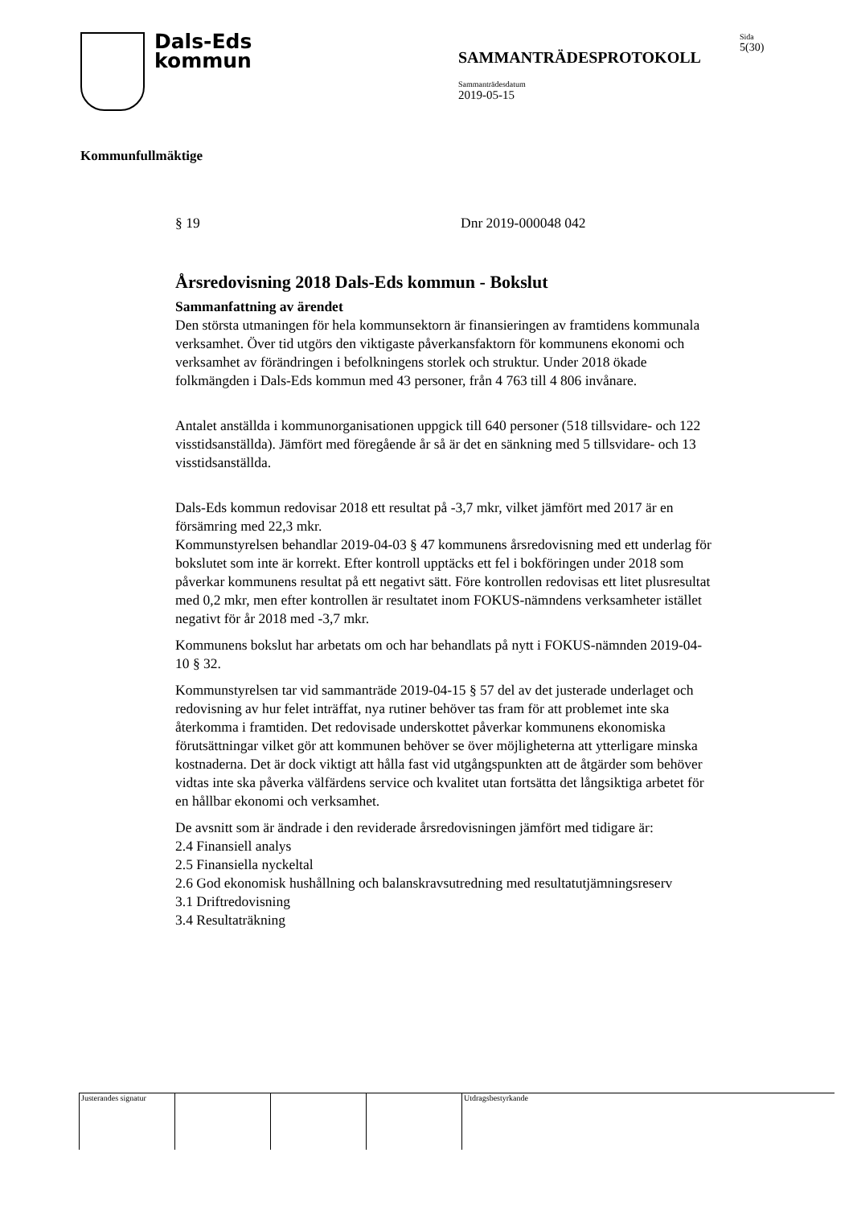Dals-Eds
kommun
SAMMANTRÄDESPROTOKOLL
Sammanträdesdatum
2019-05-15
Sida
5(30)
Kommunfullmäktige
§ 19 Dnr 2019-000048 042
Årsredovisning 2018 Dals-Eds kommun - Bokslut
Sammanfattning av ärendet
Den största utmaningen för hela kommunsektorn är finansieringen av framtidens kommunala verksamhet. Över tid utgörs den viktigaste påverkansfaktorn för kommunens ekonomi och verksamhet av förändringen i befolkningens storlek och struktur. Under 2018 ökade folkmängden i Dals-Eds kommun med 43 personer, från 4 763 till 4 806 invånare.
Antalet anställda i kommunorganisationen uppgick till 640 personer (518 tillsvidare- och 122 visstidsanställda). Jämfört med föregående år så är det en sänkning med 5 tillsvidare- och 13 visstidsanställda.
Dals-Eds kommun redovisar 2018 ett resultat på -3,7 mkr, vilket jämfört med 2017 är en försämring med 22,3 mkr.
Kommunstyrelsen behandlar 2019-04-03 § 47 kommunens årsredovisning med ett underlag för bokslutet som inte är korrekt. Efter kontroll upptäcks ett fel i bokföringen under 2018 som påverkar kommunens resultat på ett negativt sätt. Före kontrollen redovisas ett litet plusresultat med 0,2 mkr, men efter kontrollen är resultatet inom FOKUS-nämndens verksamheter istället negativt för år 2018 med -3,7 mkr.
Kommunens bokslut har arbetats om och har behandlats på nytt i FOKUS-nämnden 2019-04-10 § 32.
Kommunstyrelsen tar vid sammanträde 2019-04-15 § 57 del av det justerade underlaget och redovisning av hur felet inträffat, nya rutiner behöver tas fram för att problemet inte ska återkomma i framtiden. Det redovisade underskottet påverkar kommunens ekonomiska förutsättningar vilket gör att kommunen behöver se över möjligheterna att ytterligare minska kostnaderna. Det är dock viktigt att hålla fast vid utgångspunkten att de åtgärder som behöver vidtas inte ska påverka välfärdens service och kvalitet utan fortsätta det långsiktiga arbetet för en hållbar ekonomi och verksamhet.
De avsnitt som är ändrade i den reviderade årsredovisningen jämfört med tidigare är:
2.4 Finansiell analys
2.5 Finansiella nyckeltal
2.6 God ekonomisk hushållning och balanskravsutredning med resultatutjämningsreserv
3.1 Driftredovisning
3.4 Resultaträkning
Justerandes signatur
Utdragsbestyrkande